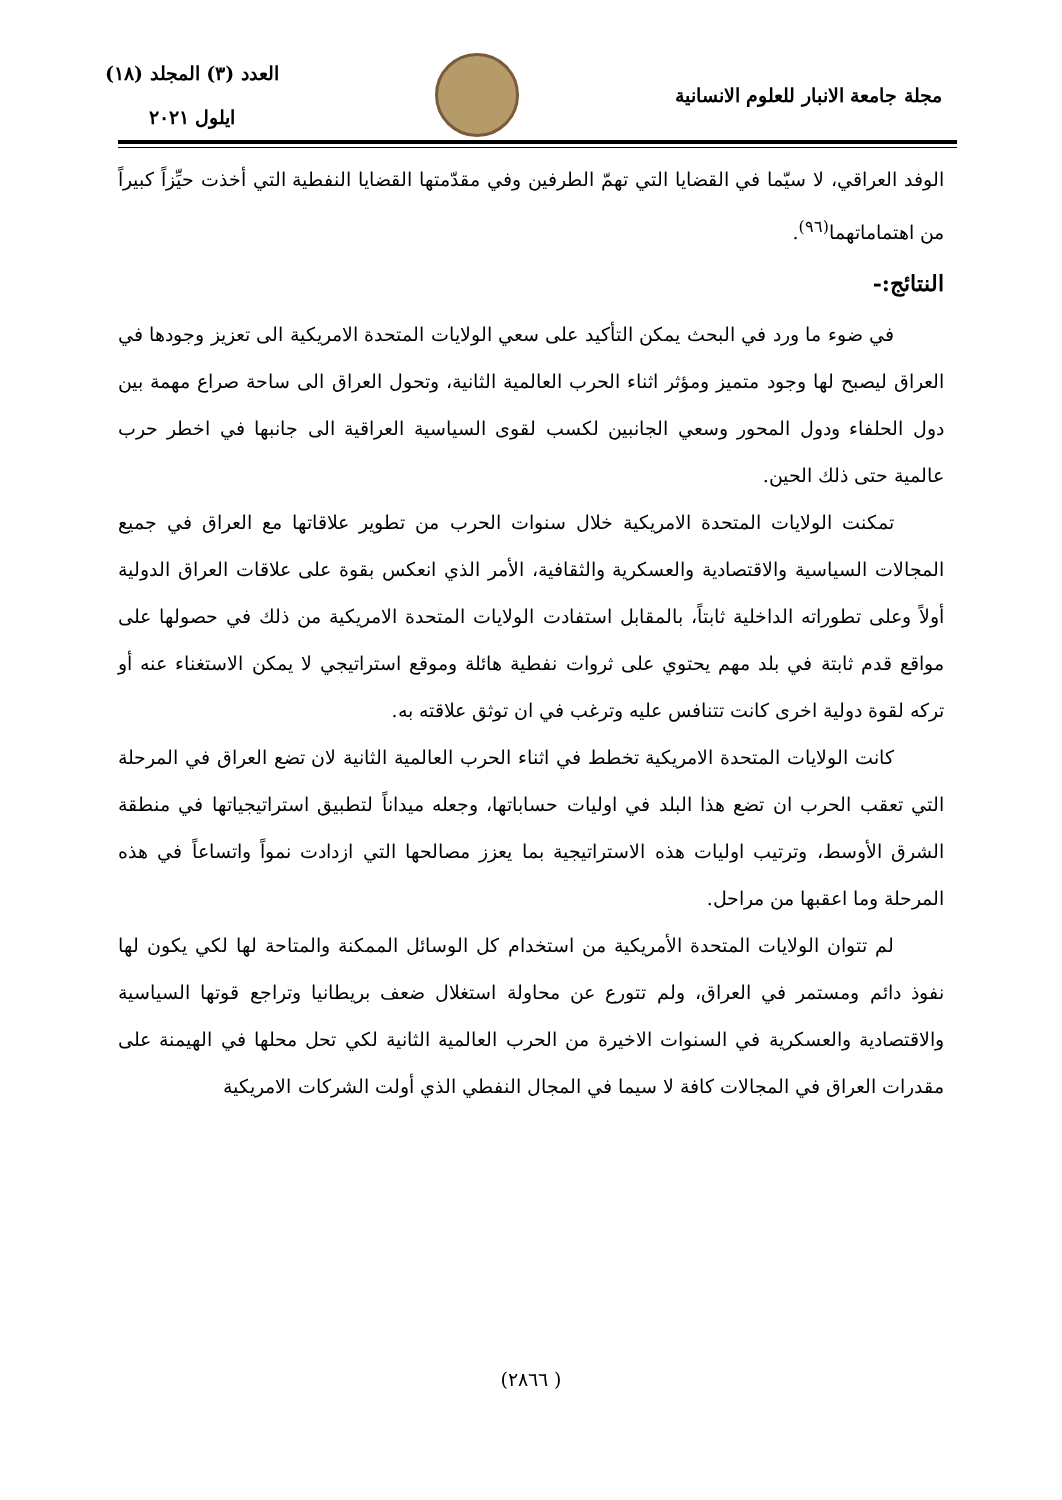مجلة جامعة الانبار للعلوم الانسانية
العدد (٣) المجلد (١٨)
ايلول ٢٠٢١
الوفد العراقي، لا سيّما في القضايا التي تهمّ الطرفين وفي مقدّمتها القضايا النفطية التي أخذت حيِّزاً كبيراً من اهتماماتهما<sup>(٩٦)</sup>.
النتائج:-
في ضوء ما ورد في البحث يمكن التأكيد على سعي الولايات المتحدة الامريكية الى تعزيز وجودها في العراق ليصبح لها وجود متميز ومؤثر اثناء الحرب العالمية الثانية، وتحول العراق الى ساحة صراع مهمة بين دول الحلفاء ودول المحور وسعي الجانبين لكسب لقوى السياسية العراقية الى جانبها في اخطر حرب عالمية حتى ذلك الحين.
تمكنت الولايات المتحدة الامريكية خلال سنوات الحرب من تطوير علاقاتها مع العراق في جميع المجالات السياسية والاقتصادية والعسكرية والثقافية، الأمر الذي انعكس بقوة على علاقات العراق الدولية أولاً وعلى تطوراته الداخلية ثابتاً، بالمقابل استفادت الولايات المتحدة الامريكية من ذلك في حصولها على مواقع قدم ثابتة في بلد مهم يحتوي على ثروات نفطية هائلة وموقع استراتيجي لا يمكن الاستغناء عنه أو تركه لقوة دولية اخرى كانت تتنافس عليه وترغب في ان توثق علاقته به.
كانت الولايات المتحدة الامريكية تخطط في اثناء الحرب العالمية الثانية لان تضع العراق في المرحلة التي تعقب الحرب ان تضع هذا البلد في اوليات حساباتها، وجعله ميداناً لتطبيق استراتيجياتها في منطقة الشرق الأوسط، وترتيب اوليات هذه الاستراتيجية بما يعزز مصالحها التي ازدادت نمواً واتساعاً في هذه المرحلة وما اعقبها من مراحل.
لم تتوان الولايات المتحدة الأمريكية من استخدام كل الوسائل الممكنة والمتاحة لها لكي يكون لها نفوذ دائم ومستمر في العراق، ولم تتورع عن محاولة استغلال ضعف بريطانيا وتراجع قوتها السياسية والاقتصادية والعسكرية في السنوات الاخيرة من الحرب العالمية الثانية لكي تحل محلها في الهيمنة على مقدرات العراق في المجالات كافة لا سيما في المجال النفطي الذي أولت الشركات الامريكية
( ٢٨٦٦)